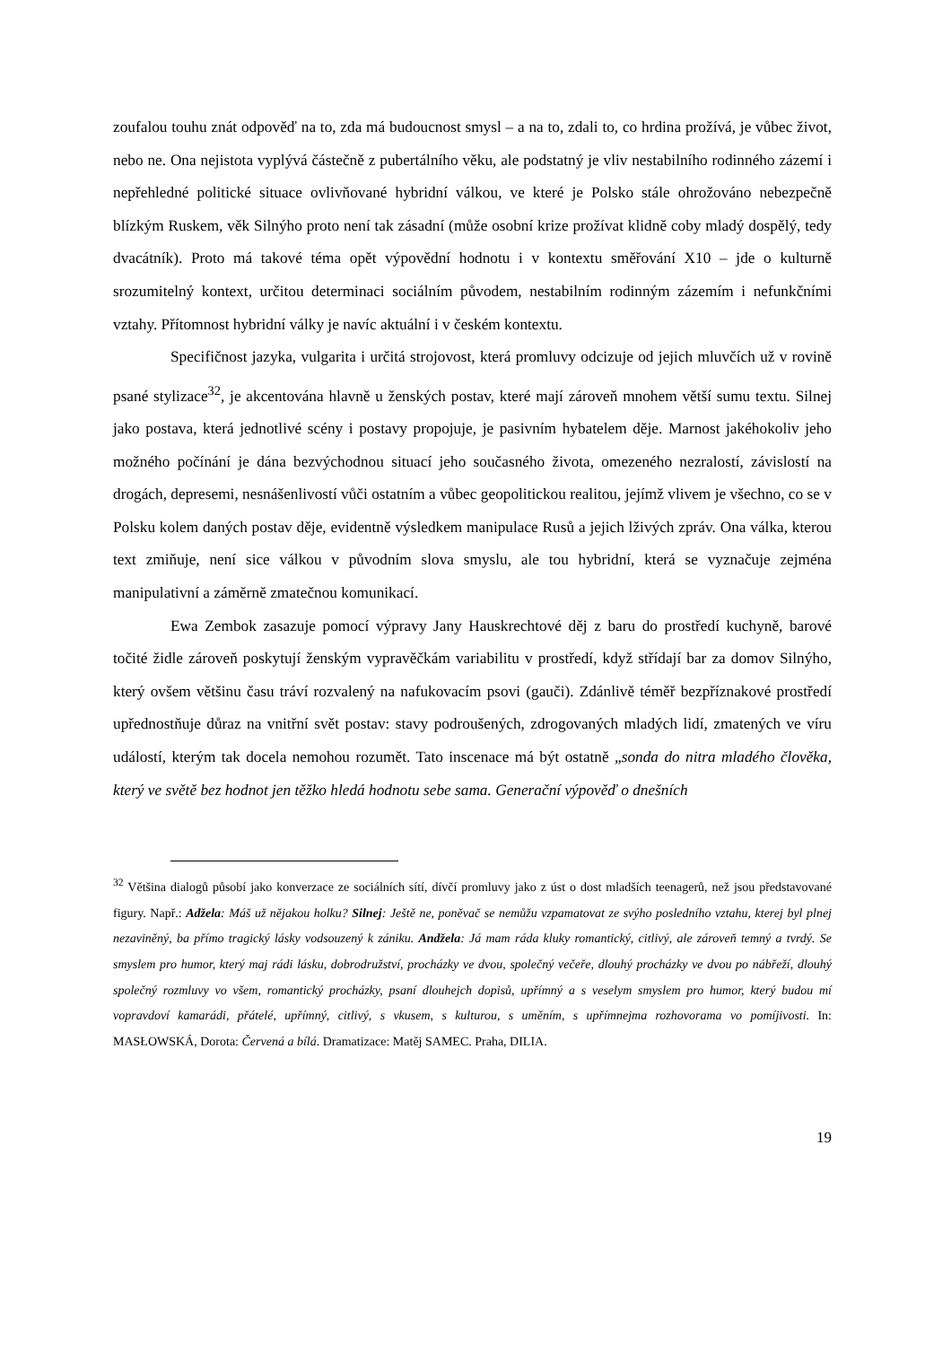zoufalou touhu znát odpověď na to, zda má budoucnost smysl – a na to, zdali to, co hrdina prožívá, je vůbec život, nebo ne. Ona nejistota vyplývá částečně z pubertálního věku, ale podstatný je vliv nestabilního rodinného zázemí i nepřehledné politické situace ovlivňované hybridní válkou, ve které je Polsko stále ohrožováno nebezpečně blízkým Ruskem, věk Silnýho proto není tak zásadní (může osobní krize prožívat klidně coby mladý dospělý, tedy dvacátník). Proto má takové téma opět výpovědní hodnotu i v kontextu směřování X10 – jde o kulturně srozumitelný kontext, určitou determinaci sociálním původem, nestabilním rodinným zázemím i nefunkčními vztahy. Přítomnost hybridní války je navíc aktuální i v českém kontextu.
Specifičnost jazyka, vulgarita i určitá strojovost, která promluvy odcizuje od jejich mluvčích už v rovině psané stylizace<sup>32</sup>, je akcentována hlavně u ženských postav, které mají zároveň mnohem větší sumu textu. Silnej jako postava, která jednotlivé scény i postavy propojuje, je pasivním hybatelem děje. Marnost jakéhokoliv jeho možného počínání je dána bezvýchodnou situací jeho současného života, omezeného nezralostí, závislostí na drogách, depresemi, nesnášenlivostí vůči ostatním a vůbec geopolitickou realitou, jejímž vlivem je všechno, co se v Polsku kolem daných postav děje, evidentně výsledkem manipulace Rusů a jejich lživých zpráv. Ona válka, kterou text zmiňuje, není sice válkou v původním slova smyslu, ale tou hybridní, která se vyznačuje zejména manipulativní a záměrně zmatečnou komunikací.
Ewa Zembok zasazuje pomocí výpravy Jany Hauskrechtové děj z baru do prostředí kuchyně, barové točité židle zároveň poskytují ženským vypravěčkám variabilitu v prostředí, když střídají bar za domov Silnýho, který ovšem většinu času tráví rozvalený na nafukovacím psovi (gauči). Zdánlivě téměř bezpříznakové prostředí upřednostňuje důraz na vnitřní svět postav: stavy podroušených, zdrogovaných mladých lidí, zmatených ve víru událostí, kterým tak docela nemohou rozumět. Tato inscenace má být ostatně „sonda do nitra mladého člověka, který ve světě bez hodnot jen těžko hledá hodnotu sebe sama. Generační výpověď o dnešních
<sup>32</sup> Většina dialogů působí jako konverzace ze sociálních sítí, dívčí promluvy jako z úst o dost mladších teenagerů, než jsou představované figury. Např.: Adžela: Máš už nějakou holku? Silnej: Ještě ne, poněvač se nemůžu vzpamatovat ze svýho posledního vztahu, kterej byl plnej nezaviněný, ba přímo tragický lásky vodsouzený k zániku. Andžela: Já mam ráda kluky romantický, citlivý, ale zároveň temný a tvrdý. Se smyslem pro humor, který maj rádi lásku, dobrodružství, procházky ve dvou, společný večeře, dlouhý procházky ve dvou po nábřeží, dlouhý společný rozmluvy vo všem, romantický procházky, psaní dlouhejch dopisů, upřímný a s veselym smyslem pro humor, který budou mí vopravdoví kamarádi, přátelé, upřímný, citlivý, s vkusem, s kulturou, s uměním, s upřímnejma rozhovorama vo pomíjivosti. In: MASŁOWSKÁ, Dorota: Červená a bílá. Dramatizace: Matěj SAMEC. Praha, DILIA.
19